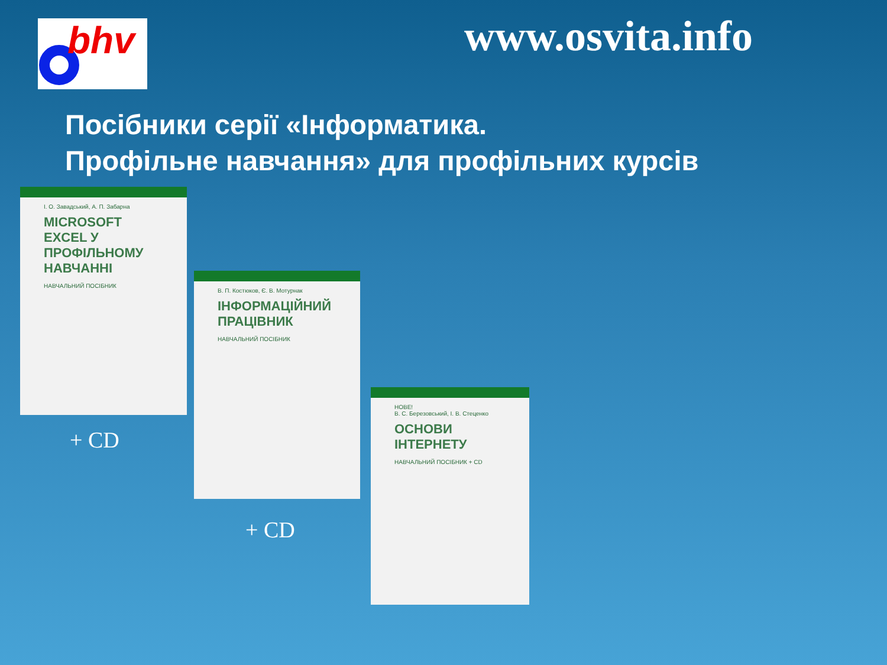bhv www.osvita.info
Посібники серії «Інформатика.
Профільне навчання» для профільних курсів
І. О. Завадський, А. П. Забарна
MICROSOFT EXCEL У ПРОФІЛЬНОМУ НАВЧАННІ
НАВЧАЛЬНИЙ ПОСІБНИК
+ CD
В. П. Костюков, Є. В. Мотурнак
ІНФОРМАЦІЙНИЙ ПРАЦІВНИК
НАВЧАЛЬНИЙ ПОСІБНИК
+ CD
НОВЕ!
В. С. Березовський, І. В. Стеценко
ОСНОВИ ІНТЕРНЕТУ
НАВЧАЛЬНИЙ ПОСІБНИК + CD